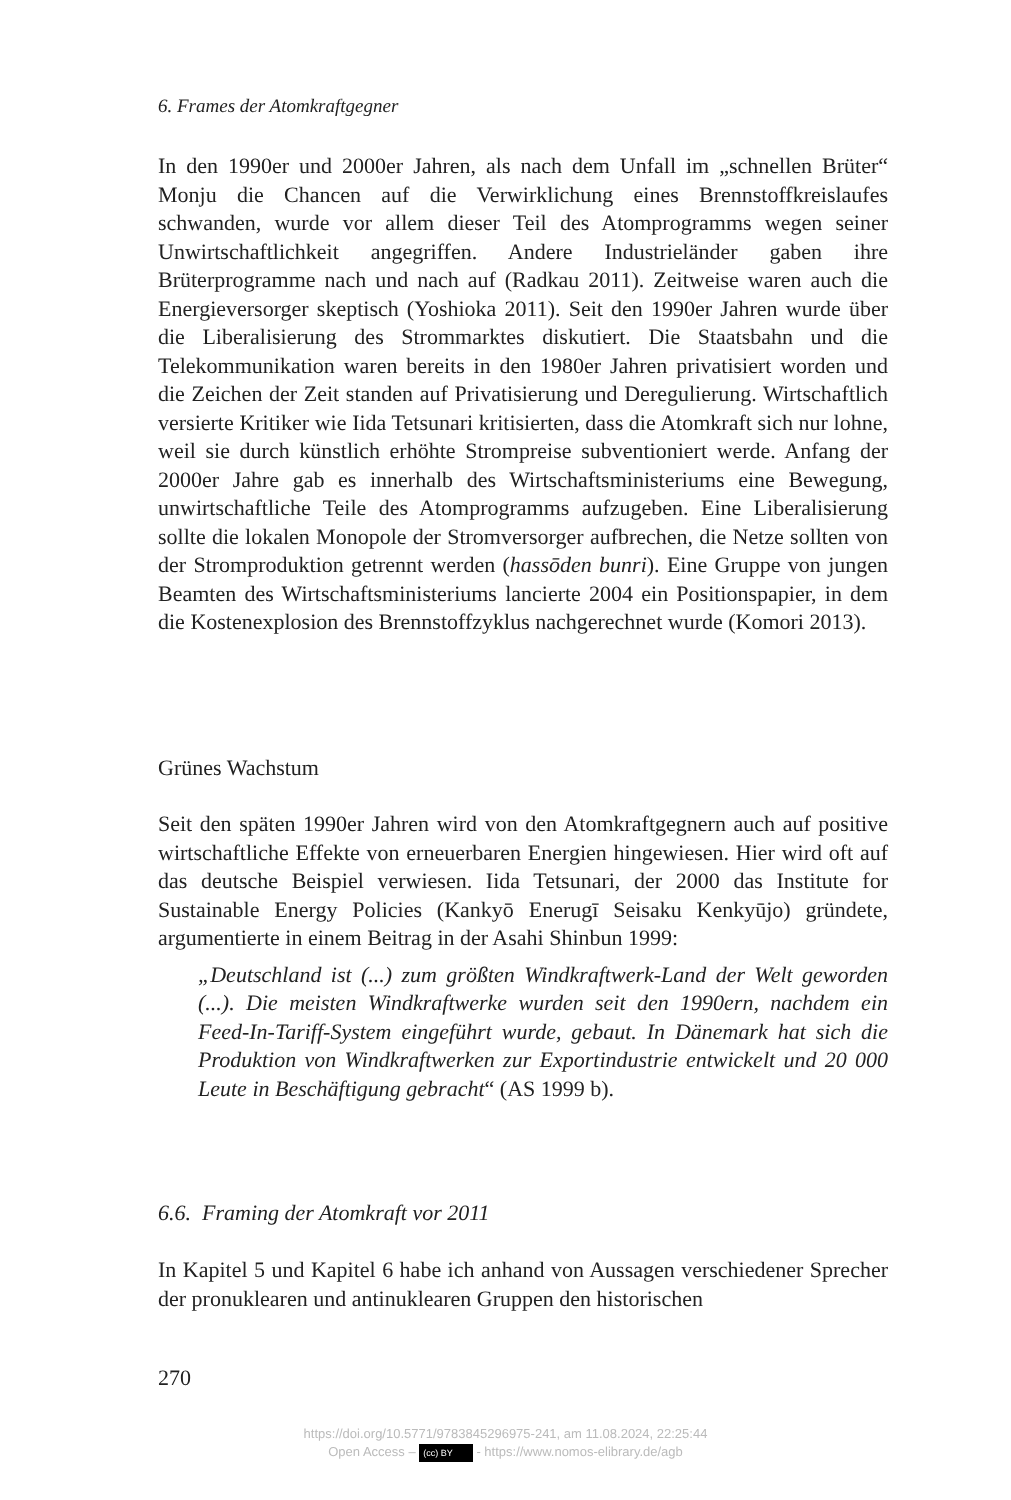6. Frames der Atomkraftgegner
In den 1990er und 2000er Jahren, als nach dem Unfall im „schnellen Brüter“ Monju die Chancen auf die Verwirklichung eines Brennstoffkreislaufes schwanden, wurde vor allem dieser Teil des Atomprogramms wegen seiner Unwirtschaftlichkeit angegriffen. Andere Industrieländer gaben ihre Brüterprogramme nach und nach auf (Radkau 2011). Zeitweise waren auch die Energieversorger skeptisch (Yoshioka 2011). Seit den 1990er Jahren wurde über die Liberalisierung des Strommarktes diskutiert. Die Staatsbahn und die Telekommunikation waren bereits in den 1980er Jahren privatisiert worden und die Zeichen der Zeit standen auf Privatisierung und Deregulierung. Wirtschaftlich versierte Kritiker wie Iida Tetsunari kritisierten, dass die Atomkraft sich nur lohne, weil sie durch künstlich erhöhte Strompreise subventioniert werde. Anfang der 2000er Jahre gab es innerhalb des Wirtschaftsministeriums eine Bewegung, unwirtschaftliche Teile des Atomprogramms aufzugeben. Eine Liberalisierung sollte die lokalen Monopole der Stromversorger aufbrechen, die Netze sollten von der Stromproduktion getrennt werden (hassōden bunri). Eine Gruppe von jungen Beamten des Wirtschaftsministeriums lancierte 2004 ein Positionspapier, in dem die Kostenexplosion des Brennstoffzyklus nachgerechnet wurde (Komori 2013).
Grünes Wachstum
Seit den späten 1990er Jahren wird von den Atomkraftgegnern auch auf positive wirtschaftliche Effekte von erneuerbaren Energien hingewiesen. Hier wird oft auf das deutsche Beispiel verwiesen. Iida Tetsunari, der 2000 das Institute for Sustainable Energy Policies (Kankyō Enerugī Seisaku Kenkyūjo) gründete, argumentierte in einem Beitrag in der Asahi Shinbun 1999:
„Deutschland ist (...) zum größten Windkraftwerk-Land der Welt geworden (...). Die meisten Windkraftwerke wurden seit den 1990ern, nachdem ein Feed-In-Tariff-System eingeführt wurde, gebaut. In Dänemark hat sich die Produktion von Windkraftwerken zur Exportindustrie entwickelt und 20 000 Leute in Beschäftigung gebracht“ (AS 1999 b).
6.6. Framing der Atomkraft vor 2011
In Kapitel 5 und Kapitel 6 habe ich anhand von Aussagen verschiedener Sprecher der pronuklearen und antinuklearen Gruppen den historischen
270
https://doi.org/10.5771/9783845296975-241, am 11.08.2024, 22:25:44
Open Access – (cc) BY - https://www.nomos-elibrary.de/agb